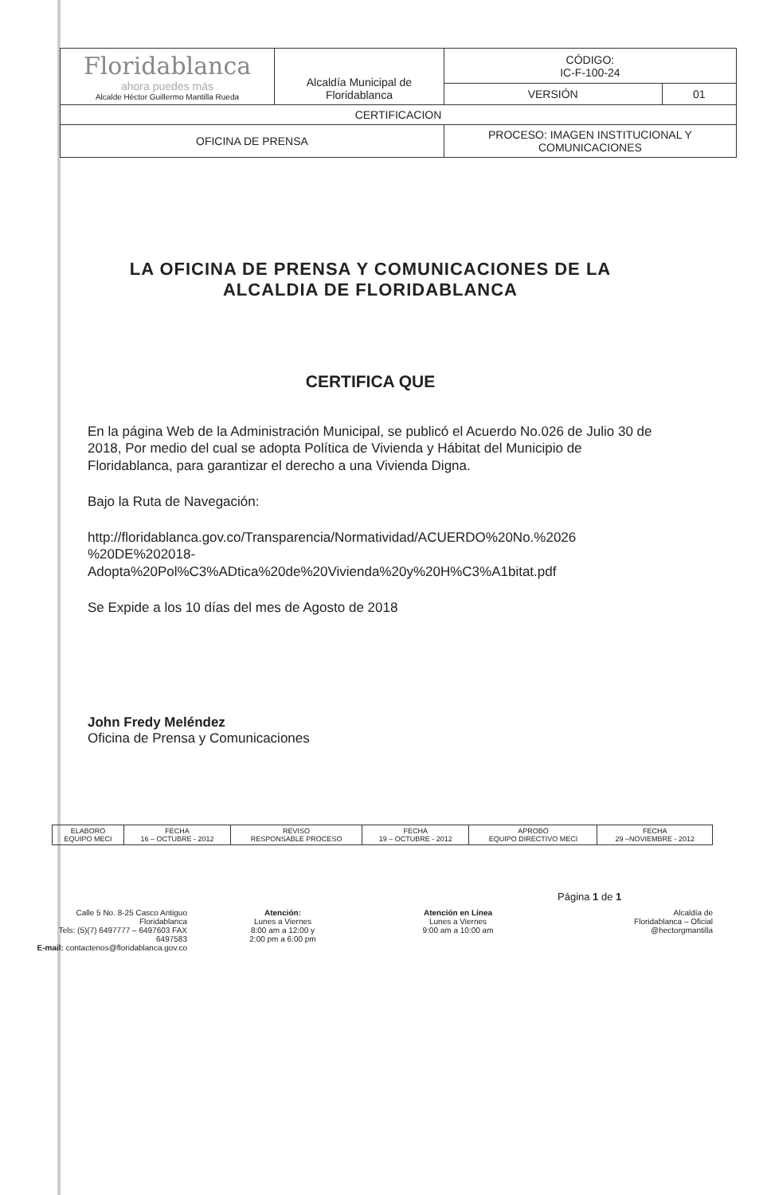| Floridablanca ahora puedes más Alcalde Héctor Guillermo Mantilla Rueda | Alcaldía Municipal de Floridablanca | CÓDIGO: IC-F-100-24 | |
| | | VERSIÓN | 01 |
| CERTIFICACION | | | |
| OFICINA DE PRENSA | | PROCESO: IMAGEN INSTITUCIONAL Y COMUNICACIONES | |
LA OFICINA DE PRENSA Y COMUNICACIONES DE LA ALCALDIA DE FLORIDABLANCA
CERTIFICA QUE
En la página Web de la Administración Municipal, se publicó el Acuerdo No.026 de Julio 30 de 2018, Por medio del cual se adopta Política de Vivienda y Hábitat del Municipio de Floridablanca, para garantizar el derecho a una Vivienda Digna.
Bajo la Ruta de Navegación:
http://floridablanca.gov.co/Transparencia/Normatividad/ACUERDO%20No.%2026 %20DE%202018-Adopta%20Pol%C3%ADtica%20de%20Vivienda%20y%20H%C3%A1bitat.pdf
Se Expide a los 10 días del mes de Agosto de 2018
John Fredy Meléndez
Oficina de Prensa y Comunicaciones
| ELABORO EQUIPO MECI | FECHA 16 – OCTUBRE - 2012 | REVISO RESPONSABLE PROCESO | FECHA 19 – OCTUBRE - 2012 | APROBÓ EQUIPO DIRECTIVO MECI | FECHA 29 –NOVIEMBRE - 2012 |
Página 1 de 1
Calle 5 No. 8-25 Casco Antiguo Floridablanca
Tels: (5)(7) 6497777 – 6497603 FAX 6497583
E-mail: contactenos@floridablanca.gov.co
Atención:
Lunes a Viernes
8:00 am a 12:00 y
2:00 pm a 6:00 pm
Atención en Línea
Lunes a Viernes
9:00 am a 10:00 am
Alcaldía de
Floridablanca – Oficial
@hectorgmantilla